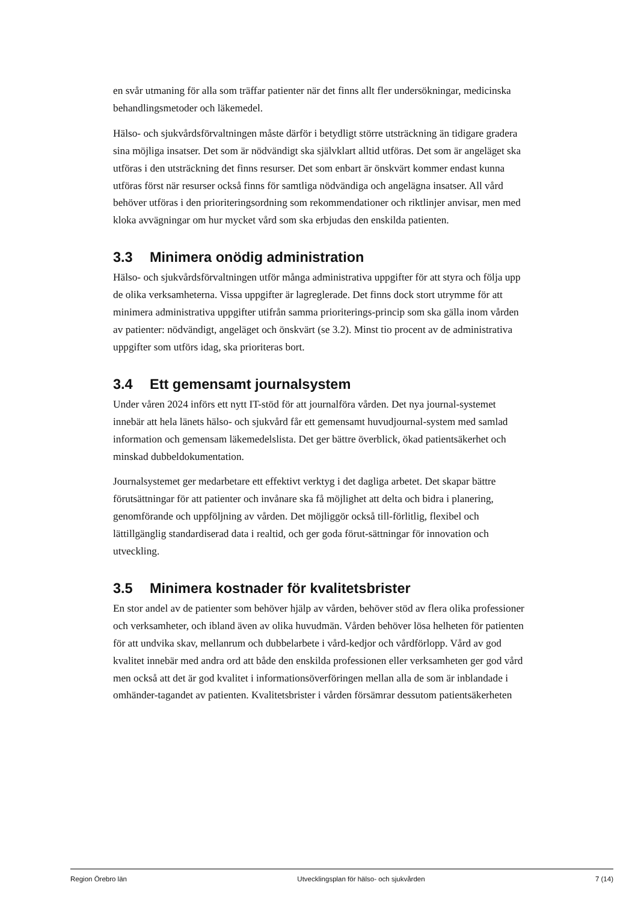en svår utmaning för alla som träffar patienter när det finns allt fler undersökningar, medicinska behandlingsmetoder och läkemedel.
Hälso- och sjukvårdsförvaltningen måste därför i betydligt större utsträckning än tidigare gradera sina möjliga insatser. Det som är nödvändigt ska självklart alltid utföras. Det som är angeläget ska utföras i den utsträckning det finns resurser. Det som enbart är önskvärt kommer endast kunna utföras först när resurser också finns för samtliga nödvändiga och angelägna insatser. All vård behöver utföras i den prioriteringsordning som rekommendationer och riktlinjer anvisar, men med kloka avvägningar om hur mycket vård som ska erbjudas den enskilda patienten.
3.3 Minimera onödig administration
Hälso- och sjukvårdsförvaltningen utför många administrativa uppgifter för att styra och följa upp de olika verksamheterna. Vissa uppgifter är lagreglerade. Det finns dock stort utrymme för att minimera administrativa uppgifter utifrån samma prioriterings-princip som ska gälla inom vården av patienter: nödvändigt, angeläget och önskvärt (se 3.2). Minst tio procent av de administrativa uppgifter som utförs idag, ska prioriteras bort.
3.4 Ett gemensamt journalsystem
Under våren 2024 införs ett nytt IT-stöd för att journalföra vården. Det nya journal-systemet innebär att hela länets hälso- och sjukvård får ett gemensamt huvudjournal-system med samlad information och gemensam läkemedelslista. Det ger bättre överblick, ökad patientsäkerhet och minskad dubbeldokumentation.
Journalsystemet ger medarbetare ett effektivt verktyg i det dagliga arbetet. Det skapar bättre förutsättningar för att patienter och invånare ska få möjlighet att delta och bidra i planering, genomförande och uppföljning av vården. Det möjliggör också till-förlitlig, flexibel och lättillgänglig standardiserad data i realtid, och ger goda förut-sättningar för innovation och utveckling.
3.5 Minimera kostnader för kvalitetsbrister
En stor andel av de patienter som behöver hjälp av vården, behöver stöd av flera olika professioner och verksamheter, och ibland även av olika huvudmän. Vården behöver lösa helheten för patienten för att undvika skav, mellanrum och dubbelarbete i vård-kedjor och vårdförlopp. Vård av god kvalitet innebär med andra ord att både den enskilda professionen eller verksamheten ger god vård men också att det är god kvalitet i informationsöverföringen mellan alla de som är inblandade i omhänder-tagandet av patienten. Kvalitetsbrister i vården försämrar dessutom patientsäkerheten
Region Örebro län Utvecklingsplan för hälso- och sjukvården 7 (14)